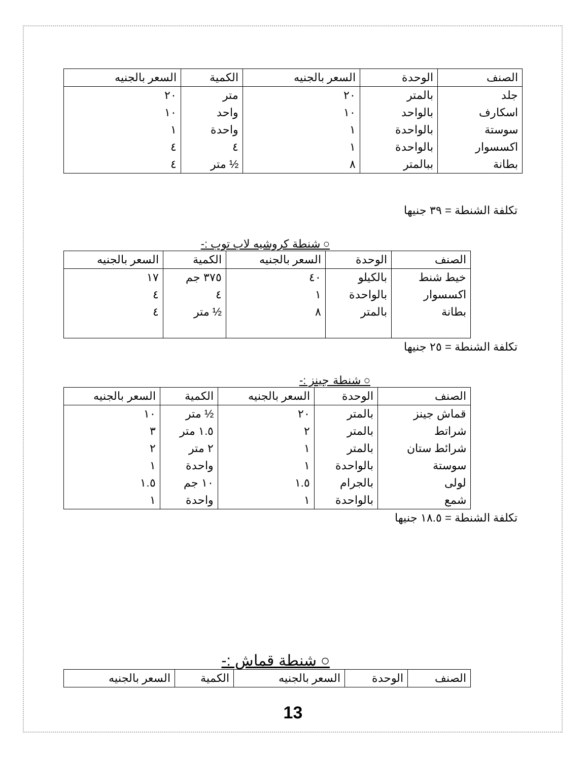| الصنف | الوحدة | السعر بالجنيه | الكمية | السعر بالجنيه |
| --- | --- | --- | --- | --- |
| جلد | بالمتر | ٢٠ | متر | ٢٠ |
| اسكارف | بالواحد | ١٠ | واحد | ١٠ |
| سوستة | بالواحدة | ١ | واحدة | ١ |
| اكسسوار | بالواحدة | ١ | ٤ | ٤ |
| بطانة | ببالمتر | ٨ | ½ متر | ٤ |
تكلفة الشنطة = ٣٩ جنيها
○ شنطة كروشيه لاب توب :-
| الصنف | الوحدة | السعر بالجنيه | الكمية | السعر بالجنيه |
| --- | --- | --- | --- | --- |
| خيط شنط | بالكيلو | ٤٠ | ٣٧٥ جم | ١٧ |
| اكسسوار | بالواحدة | ١ | ٤ | ٤ |
| بطانة | بالمتر | ٨ | ½ متر | ٤ |
تكلفة الشنطة = ٢٥ جنيها
○ شنطة جينز :-
| الصنف | الوحدة | السعر بالجنيه | الكمية | السعر بالجنيه |
| --- | --- | --- | --- | --- |
| قماش جينز | بالمتر | ٢٠ | ½ متر | ١٠ |
| شراتط | بالمتر | ٢ | ١.٥ متر | ٣ |
| شرائط ستان | بالمتر | ١ | ٢ متر | ٢ |
| سوستة | بالواحدة | ١ | واحدة | ١ |
| لولى | بالجرام | ١.٥ | ١٠ جم | ١.٥ |
| شمع | بالواحدة | ١ | واحدة | ١ |
تكلفة الشنطة = ١٨.٥ جنيها
○ شنطة قماش :-
| الصنف | الوحدة | السعر بالجنيه | الكمية | السعر بالجنيه |
| --- | --- | --- | --- | --- |
13